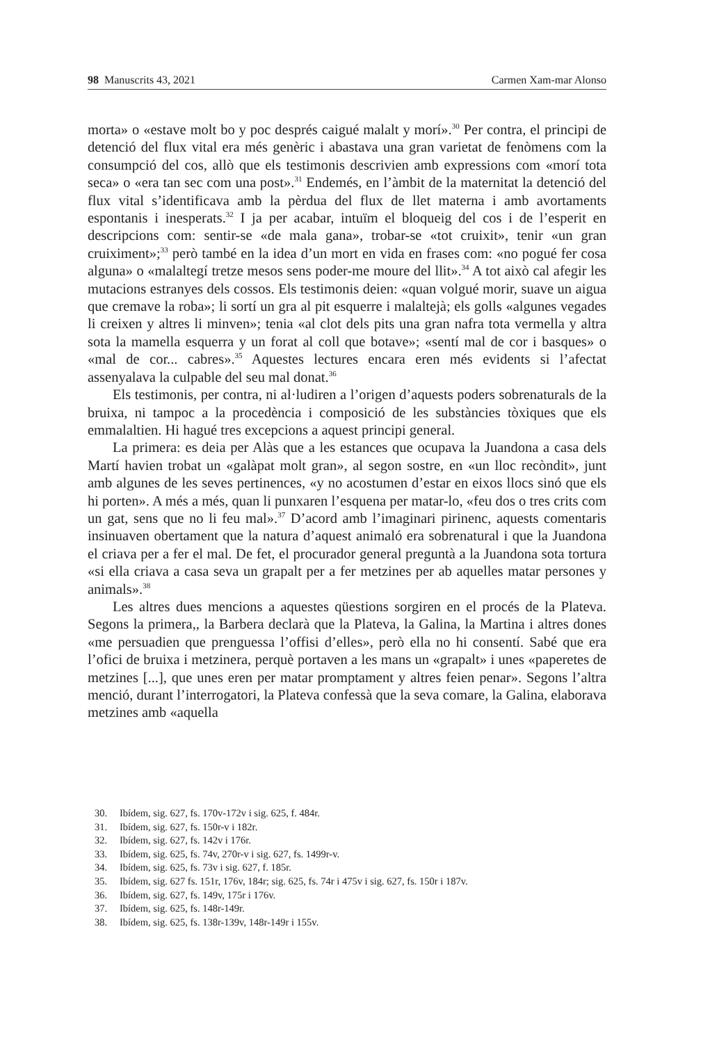98 Manuscrits 43, 2021 Carmen Xam-mar Alonso
morta» o «estave molt bo y poc després caigué malalt y morí».<sup>30</sup> Per contra, el principi de detenció del flux vital era més genèric i abastava una gran varietat de fenòmens com la consumpció del cos, allò que els testimonis descrivien amb expressions com «morí tota seca» o «era tan sec com una post».<sup>31</sup> Endemés, en l’àmbit de la maternitat la detenció del flux vital s’identificava amb la pèrdua del flux de llet materna i amb avortaments espontanis i inesperats.<sup>32</sup> I ja per acabar, intuïm el bloqueig del cos i de l’esperit en descripcions com: sentir-se «de mala gana», trobar-se «tot cruixit», tenir «un gran cruiximent»;<sup>33</sup> però també en la idea d’un mort en vida en frases com: «no pogué fer cosa alguna» o «malaltegí tretze mesos sens poder-me moure del llit».<sup>34</sup> A tot això cal afegir les mutacions estranyes dels cossos. Els testimonis deien: «quan volgué morir, suave un aigua que cremave la roba»; li sortí un gra al pit esquerre i malaltejà; els golls «algunes vegades li creixen y altres li minven»; tenia «al clot dels pits una gran nafra tota vermella y altra sota la mamella esquerra y un forat al coll que botave»; «sentí mal de cor i basques» o «mal de cor... cabres».<sup>35</sup> Aquestes lectures encara eren més evidents si l’afectat assenyalava la culpable del seu mal donat.<sup>36</sup>
Els testimonis, per contra, ni al·ludiren a l’origen d’aquests poders sobrenaturals de la bruixa, ni tampoc a la procedència i composició de les substàncies tòxiques que els emmalaltien. Hi hagué tres excepcions a aquest principi general.
La primera: es deia per Alàs que a les estances que ocupava la Juandona a casa dels Martí havien trobat un «galàpat molt gran», al segon sostre, en «un lloc recòndit», junt amb algunes de les seves pertinences, «y no acostumen d’estar en eixos llocs sinó que els hi porten». A més a més, quan li punxaren l’esquena per matar-lo, «feu dos o tres crits com un gat, sens que no li feu mal».<sup>37</sup> D’acord amb l’imaginari pirinenc, aquests comentaris insinuaven obertament que la natura d’aquest animaló era sobrenatural i que la Juandona el criava per a fer el mal. De fet, el procurador general preguntà a la Juandona sota tortura «si ella criava a casa seva un grapalt per a fer metzines per ab aquelles matar persones y animals».<sup>38</sup>
Les altres dues mencions a aquestes qüestions sorgiren en el procés de la Plateva. Segons la primera,, la Barbera declarà que la Plateva, la Galina, la Martina i altres dones «me persuadien que prenguessa l’offisi d’elles», però ella no hi consentí. Sabé que era l’ofici de bruixa i metzinera, perquè portaven a les mans un «grapalt» i unes «paperetes de metzines [...], que unes eren per matar promptament y altres feien penar». Segons l’altra menció, durant l’interrogatori, la Plateva confessà que la seva comare, la Galina, elaborava metzines amb «aquella
30. Ibídem, sig. 627, fs. 170v-172v i sig. 625, f. 484r.
31. Ibídem, sig. 627, fs. 150r-v i 182r.
32. Ibídem, sig. 627, fs. 142v i 176r.
33. Ibídem, sig. 625, fs. 74v, 270r-v i sig. 627, fs. 1499r-v.
34. Ibídem, sig. 625, fs. 73v i sig. 627, f. 185r.
35. Ibídem, sig. 627 fs. 151r, 176v, 184r; sig. 625, fs. 74r i 475v i sig. 627, fs. 150r i 187v.
36. Ibídem, sig. 627, fs. 149v, 175r i 176v.
37. Ibídem, sig. 625, fs. 148r-149r.
38. Ibídem, sig. 625, fs. 138r-139v, 148r-149r i 155v.